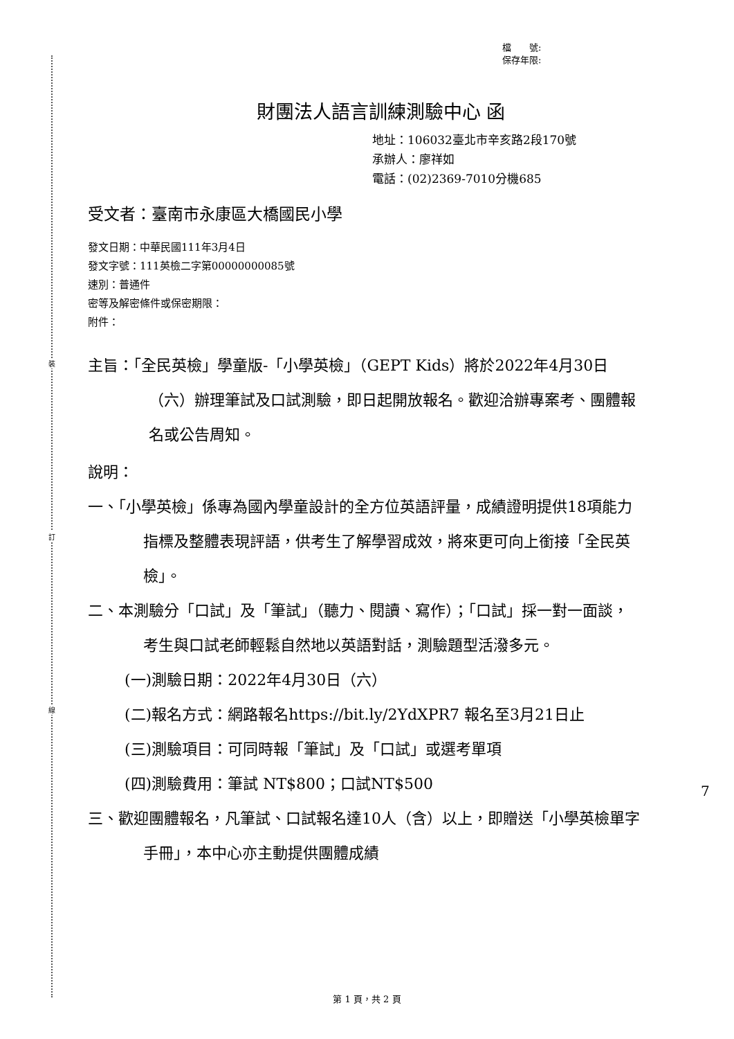裝
訂
線
檔　　號:
保存年限:
財團法人語言訓練測驗中心 函
地址：106032臺北市辛亥路2段170號
承辦人：廖祥如
電話：(02)2369-7010分機685
受文者：臺南市永康區大橋國民小學
發文日期：中華民國111年3月4日
發文字號：111英檢二字第00000000085號
速別：普通件
密等及解密條件或保密期限：
附件：
主旨：「全民英檢」學童版-「小學英檢」（GEPT Kids）將於2022年4月30日（六）辦理筆試及口試測驗，即日起開放報名。歡迎洽辦專案考、團體報名或公告周知。
說明：
一、「小學英檢」係專為國內學童設計的全方位英語評量，成績證明提供18項能力指標及整體表現評語，供考生了解學習成效，將來更可向上銜接「全民英檢」。
二、本測驗分「口試」及「筆試」（聽力、閱讀、寫作）；「口試」採一對一面談，考生與口試老師輕鬆自然地以英語對話，測驗題型活潑多元。
(一)測驗日期：2022年4月30日（六）
(二)報名方式：網路報名https://bit.ly/2YdXPR7 報名至3月21日止
(三)測驗項目：可同時報「筆試」及「口試」或選考單項
(四)測驗費用：筆試 NT$800；口試NT$500
三、歡迎團體報名，凡筆試、口試報名達10人（含）以上，即贈送「小學英檢單字手冊」，本中心亦主動提供團體成績
7
第 1 頁，共 2 頁